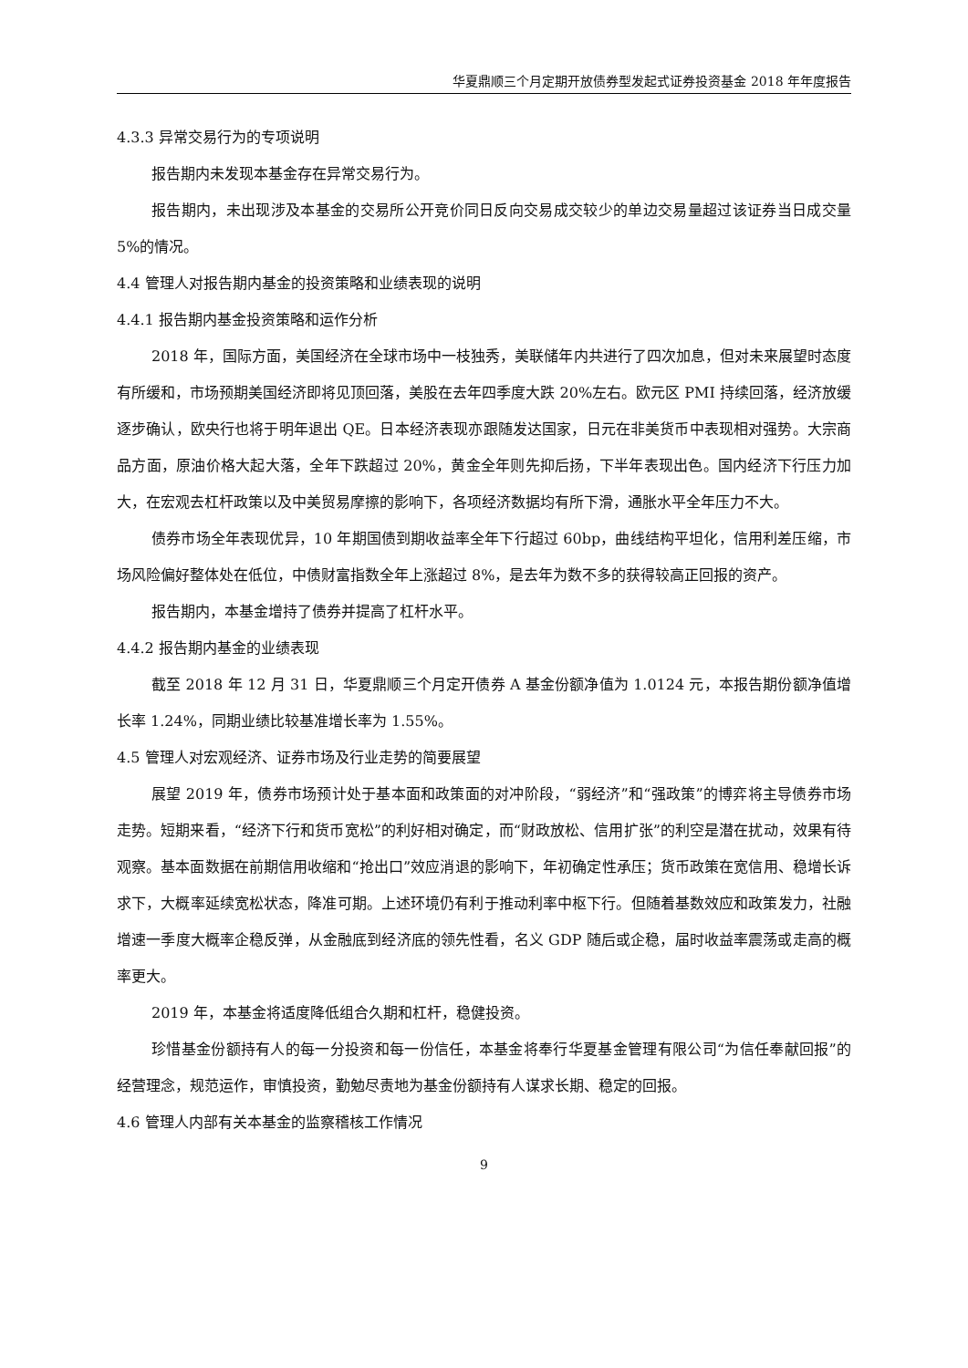华夏鼎顺三个月定期开放债券型发起式证券投资基金 2018 年年度报告
4.3.3 异常交易行为的专项说明
报告期内未发现本基金存在异常交易行为。
报告期内，未出现涉及本基金的交易所公开竞价同日反向交易成交较少的单边交易量超过该证券当日成交量 5%的情况。
4.4 管理人对报告期内基金的投资策略和业绩表现的说明
4.4.1 报告期内基金投资策略和运作分析
2018 年，国际方面，美国经济在全球市场中一枝独秀，美联储年内共进行了四次加息，但对未来展望时态度有所缓和，市场预期美国经济即将见顶回落，美股在去年四季度大跌 20%左右。欧元区 PMI 持续回落，经济放缓逐步确认，欧央行也将于明年退出 QE。日本经济表现亦跟随发达国家，日元在非美货币中表现相对强势。大宗商品方面，原油价格大起大落，全年下跌超过 20%，黄金全年则先抑后扬，下半年表现出色。国内经济下行压力加大，在宏观去杠杆政策以及中美贸易摩擦的影响下，各项经济数据均有所下滑，通胀水平全年压力不大。
债券市场全年表现优异，10 年期国债到期收益率全年下行超过 60bp，曲线结构平坦化，信用利差压缩，市场风险偏好整体处在低位，中债财富指数全年上涨超过 8%，是去年为数不多的获得较高正回报的资产。
报告期内，本基金增持了债券并提高了杠杆水平。
4.4.2 报告期内基金的业绩表现
截至 2018 年 12 月 31 日，华夏鼎顺三个月定开债券 A 基金份额净值为 1.0124 元，本报告期份额净值增长率 1.24%，同期业绩比较基准增长率为 1.55%。
4.5 管理人对宏观经济、证券市场及行业走势的简要展望
展望 2019 年，债券市场预计处于基本面和政策面的对冲阶段，“弱经济”和“强政策”的博弈将主导债券市场走势。短期来看，“经济下行和货币宽松”的利好相对确定，而“财政放松、信用扩张”的利空是潜在扰动，效果有待观察。基本面数据在前期信用收缩和“抢出口”效应消退的影响下，年初确定性承压；货币政策在宽信用、稳增长诉求下，大概率延续宽松状态，降准可期。上述环境仍有利于推动利率中枢下行。但随着基数效应和政策发力，社融增速一季度大概率企稳反弹，从金融底到经济底的领先性看，名义 GDP 随后或企稳，届时收益率震荡或走高的概率更大。
2019 年，本基金将适度降低组合久期和杠杆，稳健投资。
珍惜基金份额持有人的每一分投资和每一份信任，本基金将奉行华夏基金管理有限公司“为信任奉献回报”的经营理念，规范运作，审慎投资，勤勉尽责地为基金份额持有人谋求长期、稳定的回报。
4.6 管理人内部有关本基金的监察稽核工作情况
9